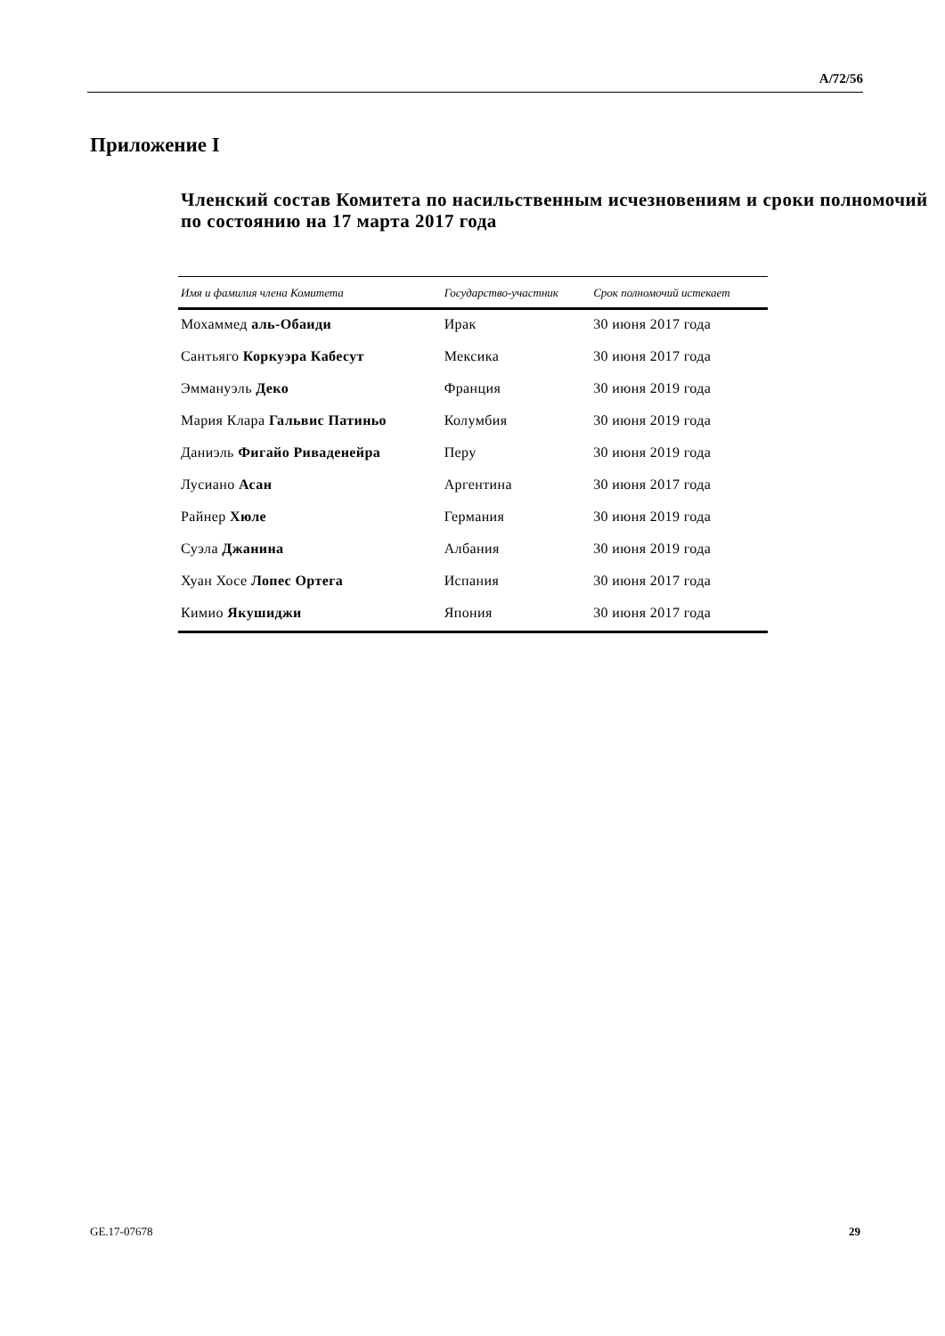A/72/56
Приложение I
Членский состав Комитета по насильственным исчезновениям и сроки полномочий по состоянию на 17 марта 2017 года
| Имя и фамилия члена Комитета | Государство-участник | Срок полномочий истекает |
| --- | --- | --- |
| Мохаммед аль-Обаиди | Ирак | 30 июня 2017 года |
| Сантьяго Коркуэра Кабесут | Мексика | 30 июня 2017 года |
| Эммануэль Деко | Франция | 30 июня 2019 года |
| Мария Клара Гальвис Патиньо | Колумбия | 30 июня 2019 года |
| Даниэль Фигайо Риваденейра | Перу | 30 июня 2019 года |
| Лусиано Асан | Аргентина | 30 июня 2017 года |
| Райнер Хюле | Германия | 30 июня 2019 года |
| Суэла Джанина | Албания | 30 июня 2019 года |
| Хуан Хосе Лопес Ортега | Испания | 30 июня 2017 года |
| Кимио Якушиджи | Япония | 30 июня 2017 года |
GE.17-07678 29